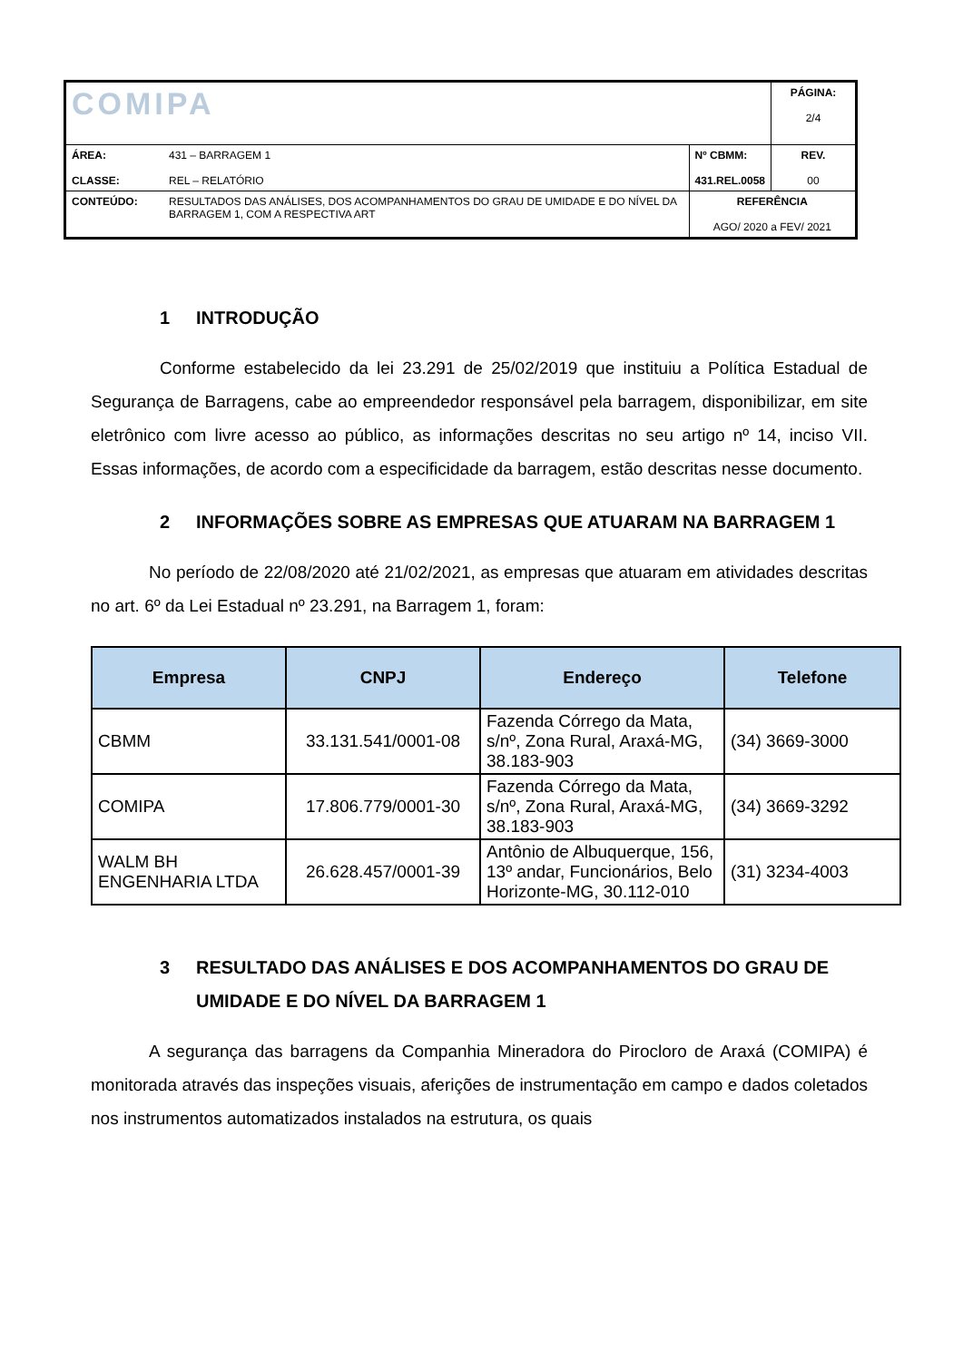| COMIPA | | | PÁGINA: 2/4 |
| ÁREA: CLASSE: | 431 – BARRAGEM 1 REL – RELATÓRIO | Nº CBMM: 431.REL.0058 | REV. 00 |
| CONTEÚDO: | RESULTADOS DAS ANÁLISES, DOS ACOMPANHAMENTOS DO GRAU DE UMIDADE E DO NÍVEL DA BARRAGEM 1, COM A RESPECTIVA ART | REFERÊNCIA AGO/ 2020 a FEV/ 2021 | |
1 INTRODUÇÃO
Conforme estabelecido da lei 23.291 de 25/02/2019 que instituiu a Política Estadual de Segurança de Barragens, cabe ao empreendedor responsável pela barragem, disponibilizar, em site eletrônico com livre acesso ao público, as informações descritas no seu artigo nº 14, inciso VII. Essas informações, de acordo com a especificidade da barragem, estão descritas nesse documento.
2 INFORMAÇÕES SOBRE AS EMPRESAS QUE ATUARAM NA BARRAGEM 1
No período de 22/08/2020 até 21/02/2021, as empresas que atuaram em atividades descritas no art. 6º da Lei Estadual nº 23.291, na Barragem 1, foram:
| Empresa | CNPJ | Endereço | Telefone |
| --- | --- | --- | --- |
| CBMM | 33.131.541/0001-08 | Fazenda Córrego da Mata, s/nº, Zona Rural, Araxá-MG, 38.183-903 | (34) 3669-3000 |
| COMIPA | 17.806.779/0001-30 | Fazenda Córrego da Mata, s/nº, Zona Rural, Araxá-MG, 38.183-903 | (34) 3669-3292 |
| WALM BH ENGENHARIA LTDA | 26.628.457/0001-39 | Antônio de Albuquerque, 156, 13º andar, Funcionários, Belo Horizonte-MG, 30.112-010 | (31) 3234-4003 |
3 RESULTADO DAS ANÁLISES E DOS ACOMPANHAMENTOS DO GRAU DE UMIDADE E DO NÍVEL DA BARRAGEM 1
A segurança das barragens da Companhia Mineradora do Pirocloro de Araxá (COMIPA) é monitorada através das inspeções visuais, aferições de instrumentação em campo e dados coletados nos instrumentos automatizados instalados na estrutura, os quais